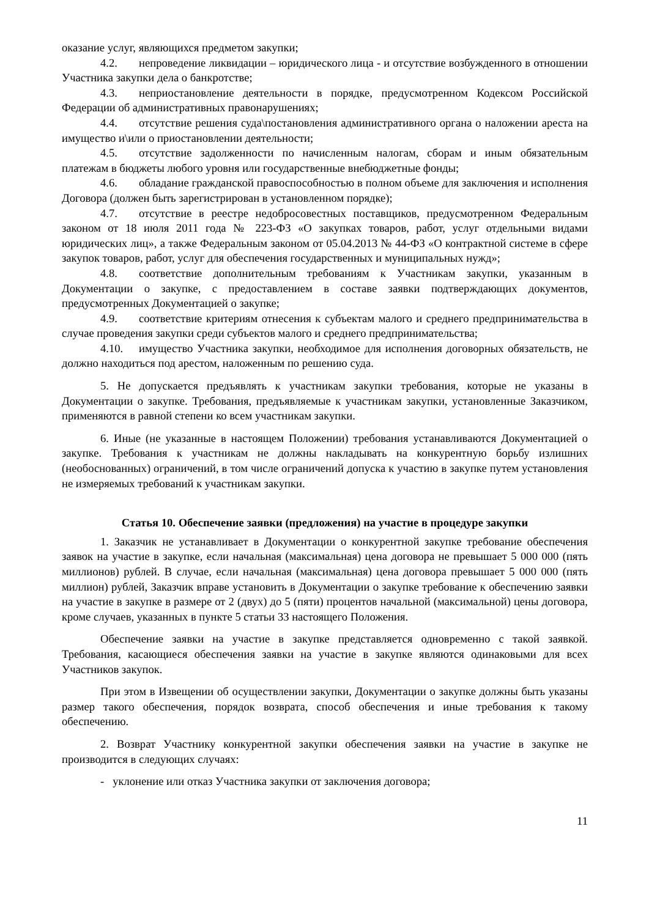оказание услуг, являющихся предметом закупки;
4.2. непроведение ликвидации – юридического лица - и отсутствие возбужденного в отношении Участника закупки дела о банкротстве;
4.3. неприостановление деятельности в порядке, предусмотренном Кодексом Российской Федерации об административных правонарушениях;
4.4. отсутствие решения суда\постановления административного органа о наложении ареста на имущество и\или о приостановлении деятельности;
4.5. отсутствие задолженности по начисленным налогам, сборам и иным обязательным платежам в бюджеты любого уровня или государственные внебюджетные фонды;
4.6. обладание гражданской правоспособностью в полном объеме для заключения и исполнения Договора (должен быть зарегистрирован в установленном порядке);
4.7. отсутствие в реестре недобросовестных поставщиков, предусмотренном Федеральным законом от 18 июля 2011 года № 223-ФЗ «О закупках товаров, работ, услуг отдельными видами юридических лиц», а также Федеральным законом от 05.04.2013 № 44-ФЗ «О контрактной системе в сфере закупок товаров, работ, услуг для обеспечения государственных и муниципальных нужд»;
4.8. соответствие дополнительным требованиям к Участникам закупки, указанным в Документации о закупке, с предоставлением в составе заявки подтверждающих документов, предусмотренных Документацией о закупке;
4.9. соответствие критериям отнесения к субъектам малого и среднего предпринимательства в случае проведения закупки среди субъектов малого и среднего предпринимательства;
4.10. имущество Участника закупки, необходимое для исполнения договорных обязательств, не должно находиться под арестом, наложенным по решению суда.
5. Не допускается предъявлять к участникам закупки требования, которые не указаны в Документации о закупке. Требования, предъявляемые к участникам закупки, установленные Заказчиком, применяются в равной степени ко всем участникам закупки.
6. Иные (не указанные в настоящем Положении) требования устанавливаются Документацией о закупке. Требования к участникам не должны накладывать на конкурентную борьбу излишних (необоснованных) ограничений, в том числе ограничений допуска к участию в закупке путем установления не измеряемых требований к участникам закупки.
Статья 10. Обеспечение заявки (предложения) на участие в процедуре закупки
1. Заказчик не устанавливает в Документации о конкурентной закупке требование обеспечения заявок на участие в закупке, если начальная (максимальная) цена договора не превышает 5 000 000 (пять миллионов) рублей. В случае, если начальная (максимальная) цена договора превышает 5 000 000 (пять миллион) рублей, Заказчик вправе установить в Документации о закупке требование к обеспечению заявки на участие в закупке в размере от 2 (двух) до 5 (пяти) процентов начальной (максимальной) цены договора, кроме случаев, указанных в пункте 5 статьи 33 настоящего Положения.
Обеспечение заявки на участие в закупке представляется одновременно с такой заявкой. Требования, касающиеся обеспечения заявки на участие в закупке являются одинаковыми для всех Участников закупок.
При этом в Извещении об осуществлении закупки, Документации о закупке должны быть указаны размер такого обеспечения, порядок возврата, способ обеспечения и иные требования к такому обеспечению.
2. Возврат Участнику конкурентной закупки обеспечения заявки на участие в закупке не производится в следующих случаях:
- уклонение или отказ Участника закупки от заключения договора;
11